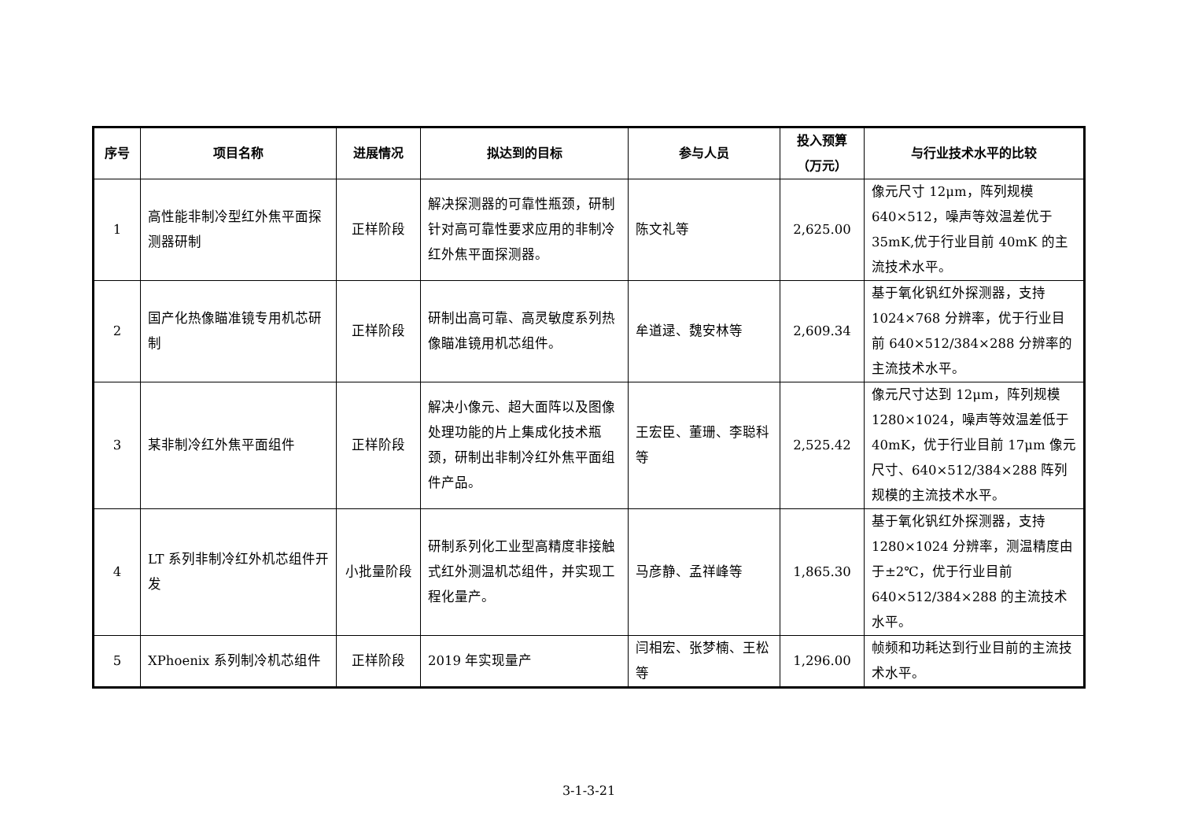| 序号 | 项目名称 | 进展情况 | 拟达到的目标 | 参与人员 | 投入预算 （万元） | 与行业技术水平的比较 |
| --- | --- | --- | --- | --- | --- | --- |
| 1 | 高性能非制冷型红外焦平面探测器研制 | 正样阶段 | 解决探测器的可靠性瓶颈，研制针对高可靠性要求应用的非制冷红外焦平面探测器。 | 陈文礼等 | 2,625.00 | 像元尺寸 12μm，阵列规模 640×512，噪声等效温差优于35mK,优于行业目前 40mK 的主流技术水平。 |
| 2 | 国产化热像瞄准镜专用机芯研制 | 正样阶段 | 研制出高可靠、高灵敏度系列热像瞄准镜用机芯组件。 | 牟道逯、魏安林等 | 2,609.34 | 基于氧化钒红外探测器，支持1024×768 分辨率，优于行业目前 640×512/384×288 分辨率的主流技术水平。 |
| 3 | 某非制冷红外焦平面组件 | 正样阶段 | 解决小像元、超大面阵以及图像处理功能的片上集成化技术瓶颈，研制出非制冷红外焦平面组件产品。 | 王宏臣、董珊、李聪科等 | 2,525.42 | 像元尺寸达到 12μm，阵列规模1280×1024，噪声等效温差低于40mK，优于行业目前 17μm 像元尺寸、640×512/384×288 阵列规模的主流技术水平。 |
| 4 | LT 系列非制冷红外机芯组件开发 | 小批量阶段 | 研制系列化工业型高精度非接触式红外测温机芯组件，并实现工程化量产。 | 马彦静、孟祥峰等 | 1,865.30 | 基于氧化钒红外探测器，支持1280×1024 分辨率，测温精度由于±2℃，优于行业目前 640×512/384×288 的主流技术水平。 |
| 5 | XPhoenix 系列制冷机芯组件 | 正样阶段 | 2019 年实现量产 | 闫相宏、张梦楠、王松等 | 1,296.00 | 帧频和功耗达到行业目前的主流技术水平。 |
3-1-3-21